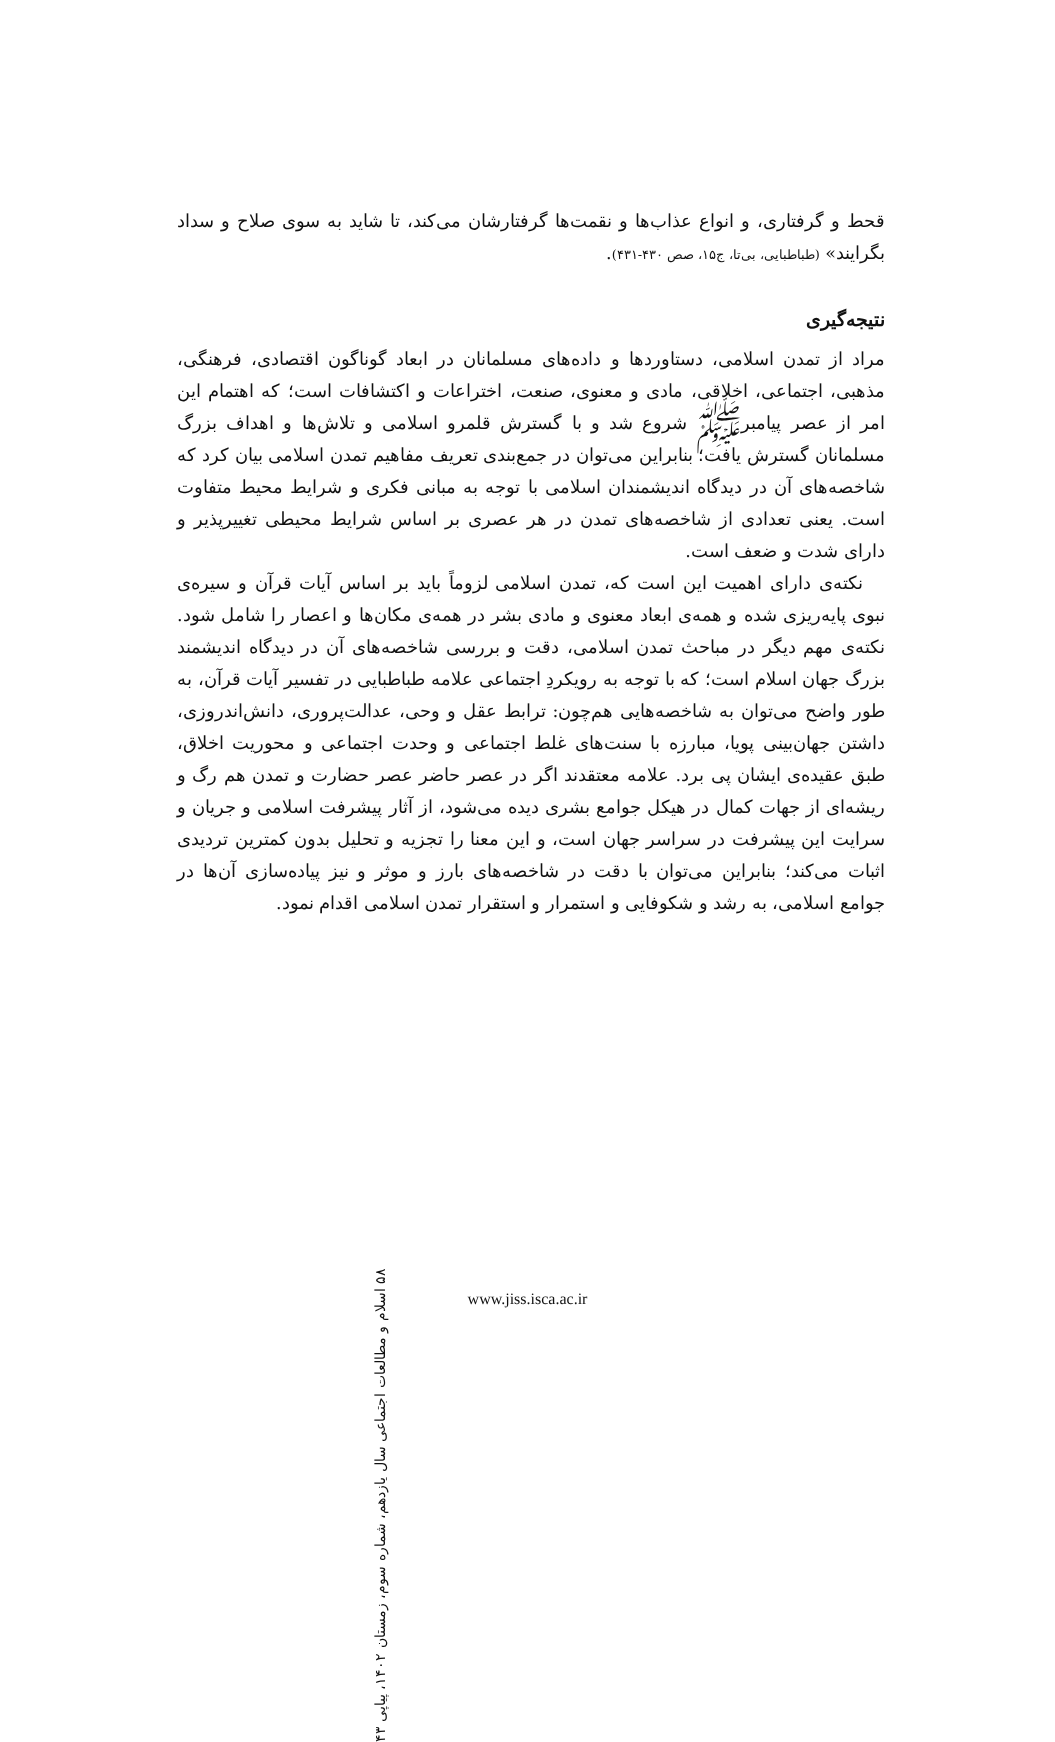قحط و گرفتاری، و انواع عذاب‌ها و نقمت‌ها گرفتارشان می‌کند، تا شاید به سوی صلاح و سداد بگرایند» (طباطبایی، بی‌تا، ج۱۵، صص ۴۳۰-۴۳۱).
نتیجه‌گیری
مراد از تمدن اسلامی، دستاوردها و داده‌های مسلمانان در ابعاد گوناگون اقتصادی، فرهنگی، مذهبی، اجتماعی، اخلاقی، مادی و معنوی، صنعت، اختراعات و اکتشافات است؛ که اهتمام این امر از عصر پیامبرﷺ شروع شد و با گسترش قلمرو اسلامی و تلاش‌ها و اهداف بزرگ مسلمانان گسترش یافت؛ بنابراین می‌توان در جمع‌بندی تعریف مفاهیم تمدن اسلامی بیان کرد که شاخصه‌های آن در دیدگاه اندیشمندان اسلامی با توجه به مبانی فکری و شرایط محیط متفاوت است. یعنی تعدادی از شاخصه‌های تمدن در هر عصری بر اساس شرایط محیطی تغییرپذیر و دارای شدت و ضعف است.
نکته‌ی دارای اهمیت این است که، تمدن اسلامی لزوماً باید بر اساس آیات قرآن و سیره‌ی نبوی پایه‌ریزی شده و همه‌ی ابعاد معنوی و مادی بشر در همه‌ی مکان‌ها و اعصار را شامل شود. نکته‌ی مهم دیگر در مباحث تمدن اسلامی، دقت و بررسی شاخصه‌های آن در دیدگاه اندیشمند بزرگ جهان اسلام است؛ که با توجه به رویکردِ اجتماعی علامه طباطبایی در تفسیر آیات قرآن، به طور واضح می‌توان به شاخصه‌هایی هم‌چون: ترابط عقل و وحی، عدالت‌پروری، دانش‌اندروزی، داشتن جهان‌بینی پویا، مبارزه با سنت‌های غلط اجتماعی و وحدت اجتماعی و محوریت اخلاق، طبق عقیده‌ی ایشان پی برد. علامه معتقدند اگر در عصر حاضر عصر حضارت و تمدن هم رگ و ریشه‌ای از جهات کمال در هیکل جوامع بشری دیده می‌شود، از آثار پیشرفت اسلامی و جریان و سرایت این پیشرفت در سراسر جهان است، و این معنا را تجزیه و تحلیل بدون کمترین تردیدی اثبات می‌کند؛ بنابراین می‌توان با دقت در شاخصه‌های بارز و موثر و نیز پیاده‌سازی آن‌ها در جوامع اسلامی، به رشد و شکوفایی و استمرار و استقرار تمدن اسلامی اقدام نمود.
۵۸ اسلام و مطالعات اجتماعی سال یازدهم، شماره سوم، زمستان ۱۴۰۲، پیاپی ۴۳
www.jiss.isca.ac.ir